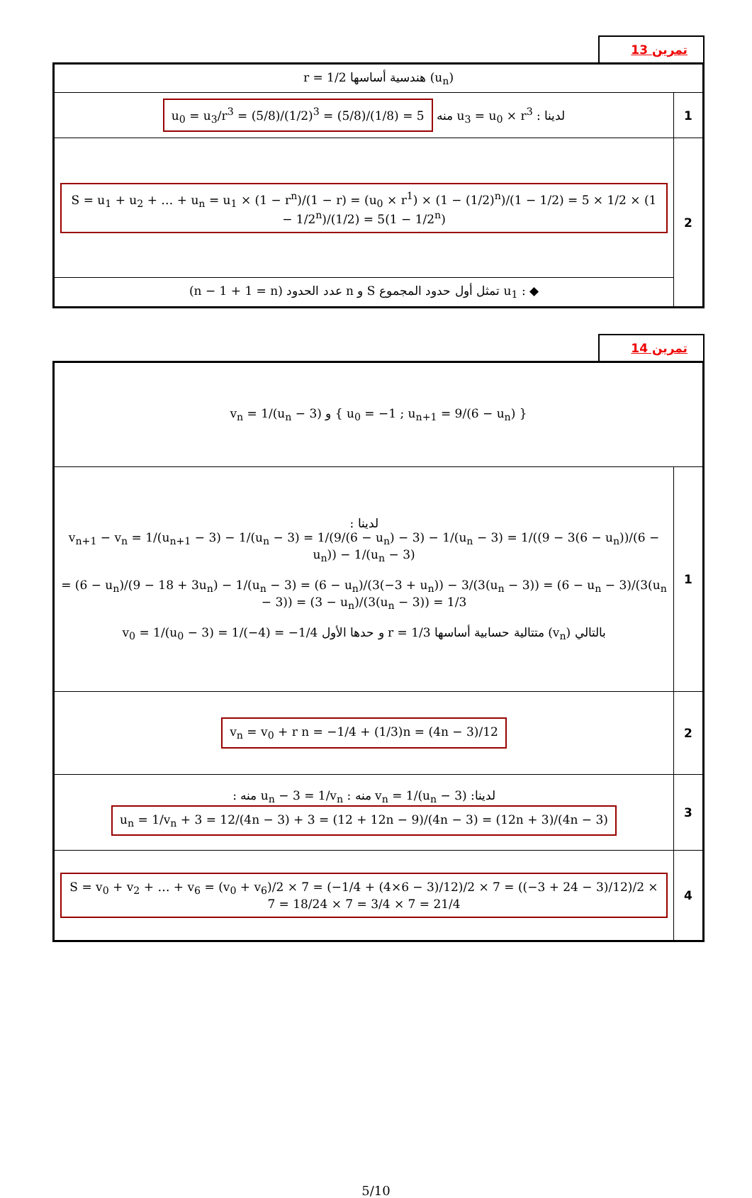تمرين 13
| (u<sub>n</sub>) هندسية أساسها r = 1/2 | |
| 1 | لدينا : u<sub>3</sub> = u<sub>0</sub> × r<sup>3</sup> منه u<sub>0</sub> = u<sub>3</sub>/r<sup>3</sup> = (5/8)/(1/2)<sup>3</sup> = (5/8)/(1/8) = 5 |
| 2 | S = u<sub>1</sub> + u<sub>2</sub> + … + u<sub>n</sub> = u<sub>1</sub> × (1 − r<sup>n</sup>)/(1 − r) = (u<sub>0</sub> × r<sup>1</sup>) × (1 − (1/2)<sup>n</sup>)/(1 − 1/2) = 5 × 1/2 × (1 − 1/2<sup>n</sup>)/(1/2) = 5(1 − 1/2<sup>n</sup>) |
| | ◆ : u<sub>1</sub> تمثل أول حدود المجموع S و n عدد الحدود (n − 1 + 1 = n) |
تمرين 14
| { u<sub>0</sub> = −1 ; u<sub>n+1</sub> = 9/(6 − u<sub>n</sub>) } و v<sub>n</sub> = 1/(u<sub>n</sub> − 3) | |
| 1 | لدينا : v<sub>n+1</sub> − v<sub>n</sub> = 1/(u<sub>n+1</sub> − 3) − 1/(u<sub>n</sub> − 3) = 1/(9/(6 − u<sub>n</sub>) − 3) − 1/(u<sub>n</sub> − 3) = 1/((9 − 3(6 − u<sub>n</sub>))/(6 − u<sub>n</sub>)) − 1/(u<sub>n</sub> − 3) = (6 − u<sub>n</sub>)/(9 − 18 + 3u<sub>n</sub>) − 1/(u<sub>n</sub> − 3) = (6 − u<sub>n</sub>)/(3(−3 + u<sub>n</sub>)) − 3/(3(u<sub>n</sub> − 3)) = (6 − u<sub>n</sub> − 3)/(3(u<sub>n</sub> − 3)) = (3 − u<sub>n</sub>)/(3(u<sub>n</sub> − 3)) = 1/3 بالتالي (v<sub>n</sub>) متتالية حسابية أساسها r = 1/3 و حدها الأول v<sub>0</sub> = 1/(u<sub>0</sub> − 3) = 1/(−4) = −1/4 |
| 2 | v<sub>n</sub> = v<sub>0</sub> + r n = −1/4 + (1/3)n = (4n − 3)/12 |
| 3 | لدينا: v<sub>n</sub> = 1/(u<sub>n</sub> − 3) منه : u<sub>n</sub> − 3 = 1/v<sub>n</sub> منه : u<sub>n</sub> = 1/v<sub>n</sub> + 3 = 12/(4n − 3) + 3 = (12 + 12n − 9)/(4n − 3) = (12n + 3)/(4n − 3) |
| 4 | S = v<sub>0</sub> + v<sub>2</sub> + … + v<sub>6</sub> = (v<sub>0</sub> + v<sub>6</sub>)/2 × 7 = (−1/4 + (4×6 − 3)/12)/2 × 7 = ((−3 + 24 − 3)/12)/2 × 7 = 18/24 × 7 = 3/4 × 7 = 21/4 |
5/10